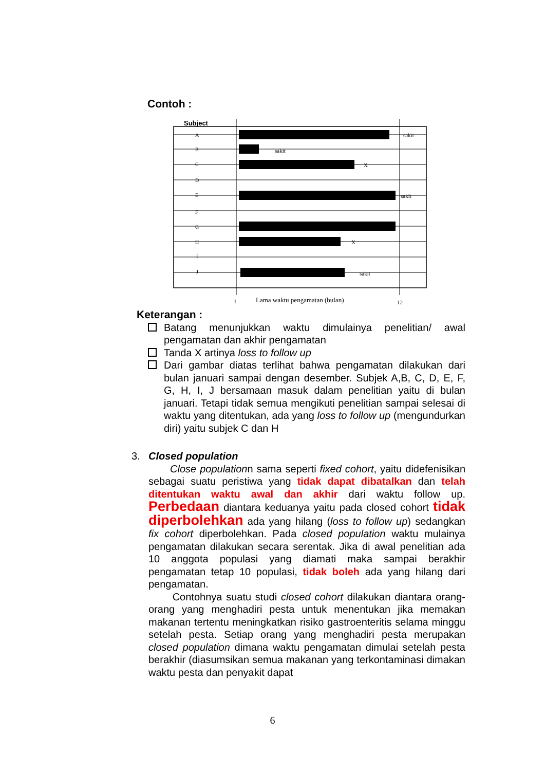Contoh :
Subject
A
B
C
D
E
F
G
H
I
J
sakit
sakit
X
sakit
X
sakit
1
Lama waktu pengamatan (bulan)
12
Keterangan :
Batang menunjukkan waktu dimulainya penelitian/ awal pengamatan dan akhir pengamatan
Tanda X artinya loss to follow up
Dari gambar diatas terlihat bahwa pengamatan dilakukan dari bulan januari sampai dengan desember. Subjek A,B, C, D, E, F, G, H, I, J bersamaan masuk dalam penelitian yaitu di bulan januari. Tetapi tidak semua mengikuti penelitian sampai selesai di waktu yang ditentukan, ada yang loss to follow up (mengundurkan diri) yaitu subjek C dan H
3. Closed population
Close populationn sama seperti fixed cohort, yaitu didefenisikan sebagai suatu peristiwa yang tidak dapat dibatalkan dan telah ditentukan waktu awal dan akhir dari waktu follow up. Perbedaan diantara keduanya yaitu pada closed cohort tidak diperbolehkan ada yang hilang (loss to follow up) sedangkan fix cohort diperbolehkan. Pada closed population waktu mulainya pengamatan dilakukan secara serentak. Jika di awal penelitian ada 10 anggota populasi yang diamati maka sampai berakhir pengamatan tetap 10 populasi, tidak boleh ada yang hilang dari pengamatan.
Contohnya suatu studi closed cohort dilakukan diantara orang-orang yang menghadiri pesta untuk menentukan jika memakan makanan tertentu meningkatkan risiko gastroenteritis selama minggu setelah pesta. Setiap orang yang menghadiri pesta merupakan closed population dimana waktu pengamatan dimulai setelah pesta berakhir (diasumsikan semua makanan yang terkontaminasi dimakan waktu pesta dan penyakit dapat
6